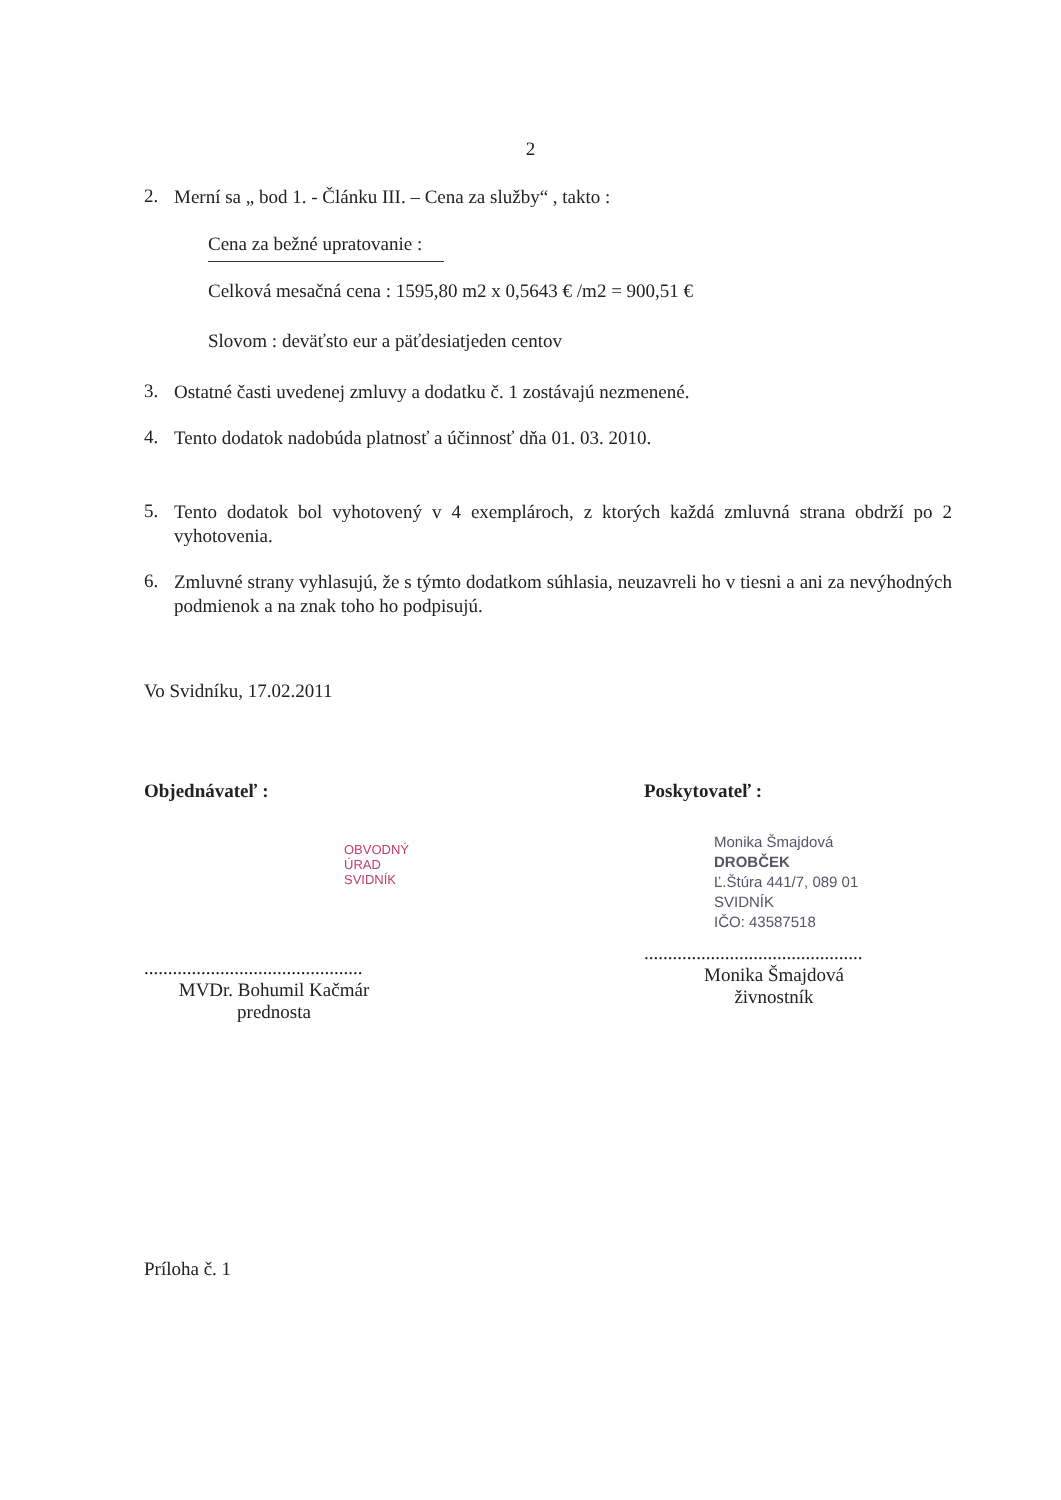2
2. Merní sa „ bod 1. - Článku III. – Cena za služby“ , takto :
Cena za bežné upratovanie :
Celková mesačná cena : 1595,80 m2 x 0,5643 € /m2 = 900,51 €
Slovom : deväťsto eur a päťdesiatjeden centov
3. Ostatné časti uvedenej zmluvy a dodatku č. 1 zostávajú nezmenené.
4. Tento dodatok nadobúda platnosť a účinnosť dňa 01. 03. 2010.
5. Tento dodatok bol vyhotovený v 4 exemplároch, z ktorých každá zmluvná strana obdrží po 2 vyhotovenia.
6. Zmluvné strany vyhlasujú, že s týmto dodatkom súhlasia, neuzavreli ho v tiesni a ani za nevýhodných podmienok a na znak toho ho podpisujú.
Vo Svidníku, 17.02.2011
Objednávateľ :
OBVODNÝ ÚRAD SVIDNÍK
..............................................
MVDr. Bohumil Kačmár
prednosta
Poskytovateľ :
Monika Šmajdová
DROBČEK
Ľ.Štúra 441/7, 089 01 SVIDNÍK
IČO: 43587518
..............................................
Monika Šmajdová
živnostník
Príloha č. 1